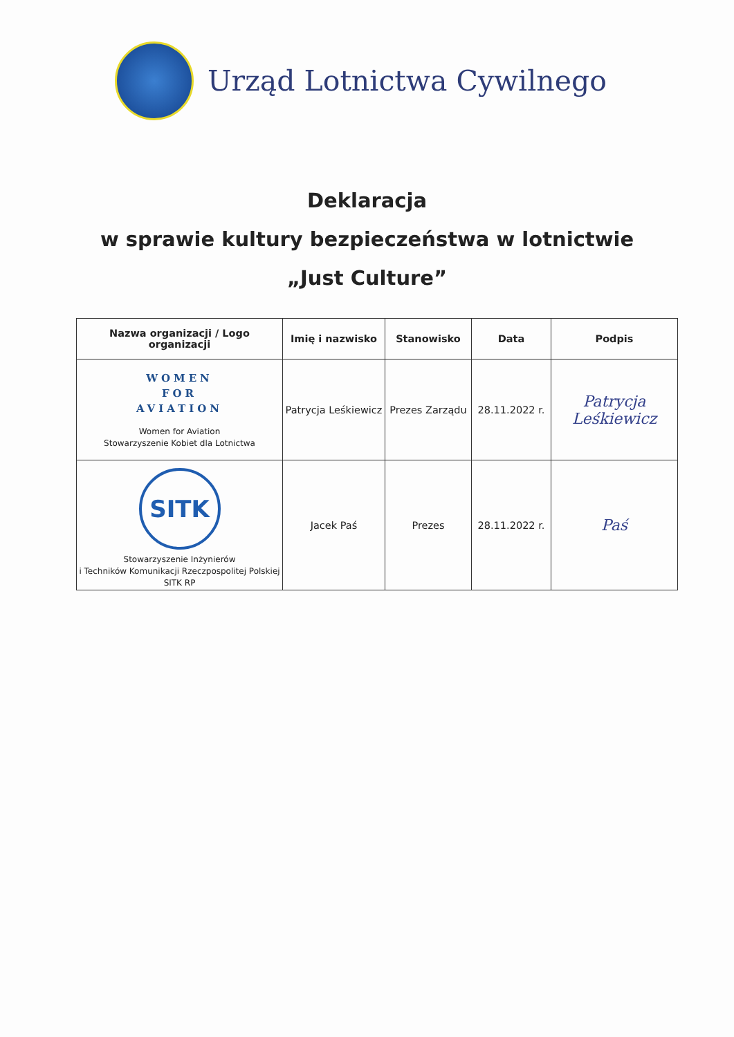Urząd Lotnictwa Cywilnego
Deklaracja
w sprawie kultury bezpieczeństwa w lotnictwie
„Just Culture”
| Nazwa organizacji / Logo organizacji | Imię i nazwisko | Stanowisko | Data | Podpis |
| --- | --- | --- | --- | --- |
| WOMEN FOR AVIATION Women for Aviation Stowarzyszenie Kobiet dla Lotnictwa | Patrycja Leśkiewicz | Prezes Zarządu | 28.11.2022 r. | Patrycja Leśkiewicz |
| SITK Stowarzyszenie Inżynierów i Techników Komunikacji Rzeczpospolitej Polskiej SITK RP | Jacek Paś | Prezes | 28.11.2022 r. | Paś |